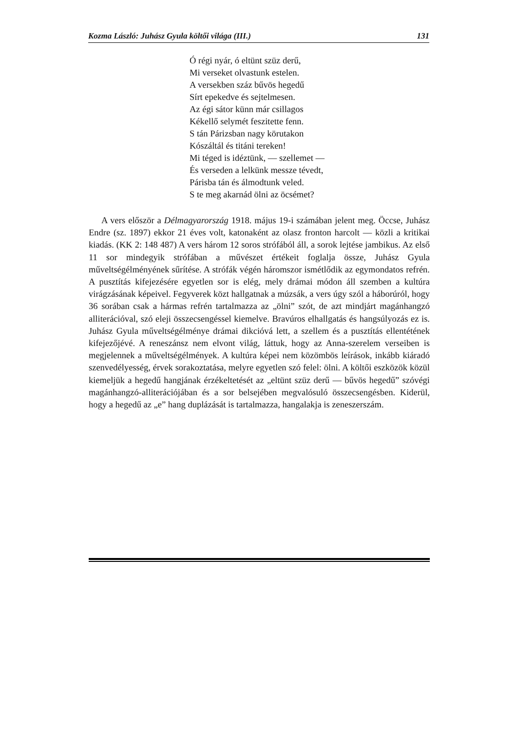Kozma László: Juhász Gyula költői világa (III.) 131
Ó régi nyár, ó eltünt szüz derű,
Mi verseket olvastunk estelen.
A versekben száz bűvös hegedű
Sírt epekedve és sejtelmesen.
Az égi sátor künn már csillagos
Kékellő selymét feszitette fenn.
S tán Párizsban nagy körutakon
Kószáltál és titáni tereken!
Mi téged is idéztünk, — szellemet —
És verseden a lelkünk messze tévedt,
Párisba tán és álmodtunk veled.
S te meg akarnád ölni az öcsémet?
A vers először a Délmagyarország 1918. május 19-i számában jelent meg. Öccse, Juhász Endre (sz. 1897) ekkor 21 éves volt, katonaként az olasz fronton harcolt — közli a kritikai kiadás. (KK 2: 148 487) A vers három 12 soros strófából áll, a sorok lejtése jambikus. Az első 11 sor mindegyik strófában a művészet értékeit foglalja össze, Juhász Gyula műveltségélményének sűrítése. A strófák végén háromszor ismétlődik az egymondatos refrén. A pusztítás kifejezésére egyetlen sor is elég, mely drámai módon áll szemben a kultúra virágzásának képeivel. Fegyverek közt hallgatnak a múzsák, a vers úgy szól a háborúról, hogy 36 sorában csak a hármas refrén tartalmazza az „ölni” szót, de azt mindjárt magánhangzó alliterációval, szó eleji összecsengéssel kiemelve. Bravúros elhallgatás és hangsúlyozás ez is. Juhász Gyula műveltségélménye drámai dikcióvá lett, a szellem és a pusztítás ellentétének kifejezőjévé. A reneszánsz nem elvont világ, láttuk, hogy az Anna-szerelem verseiben is megjelennek a műveltségélmények. A kultúra képei nem közömbös leírások, inkább kiáradó szenvedélyesség, érvek sorakoztatása, melyre egyetlen szó felel: ölni. A költői eszközök közül kiemeljük a hegedű hangjának érzékeltetését az „eltünt szüz derű — bűvös hegedű” szóvégi magánhangzó-alliterációjában és a sor belsejében megvalósuló összecsengésben. Kiderül, hogy a hegedű az „e” hang duplázását is tartalmazza, hangalakja is zeneszerszám.